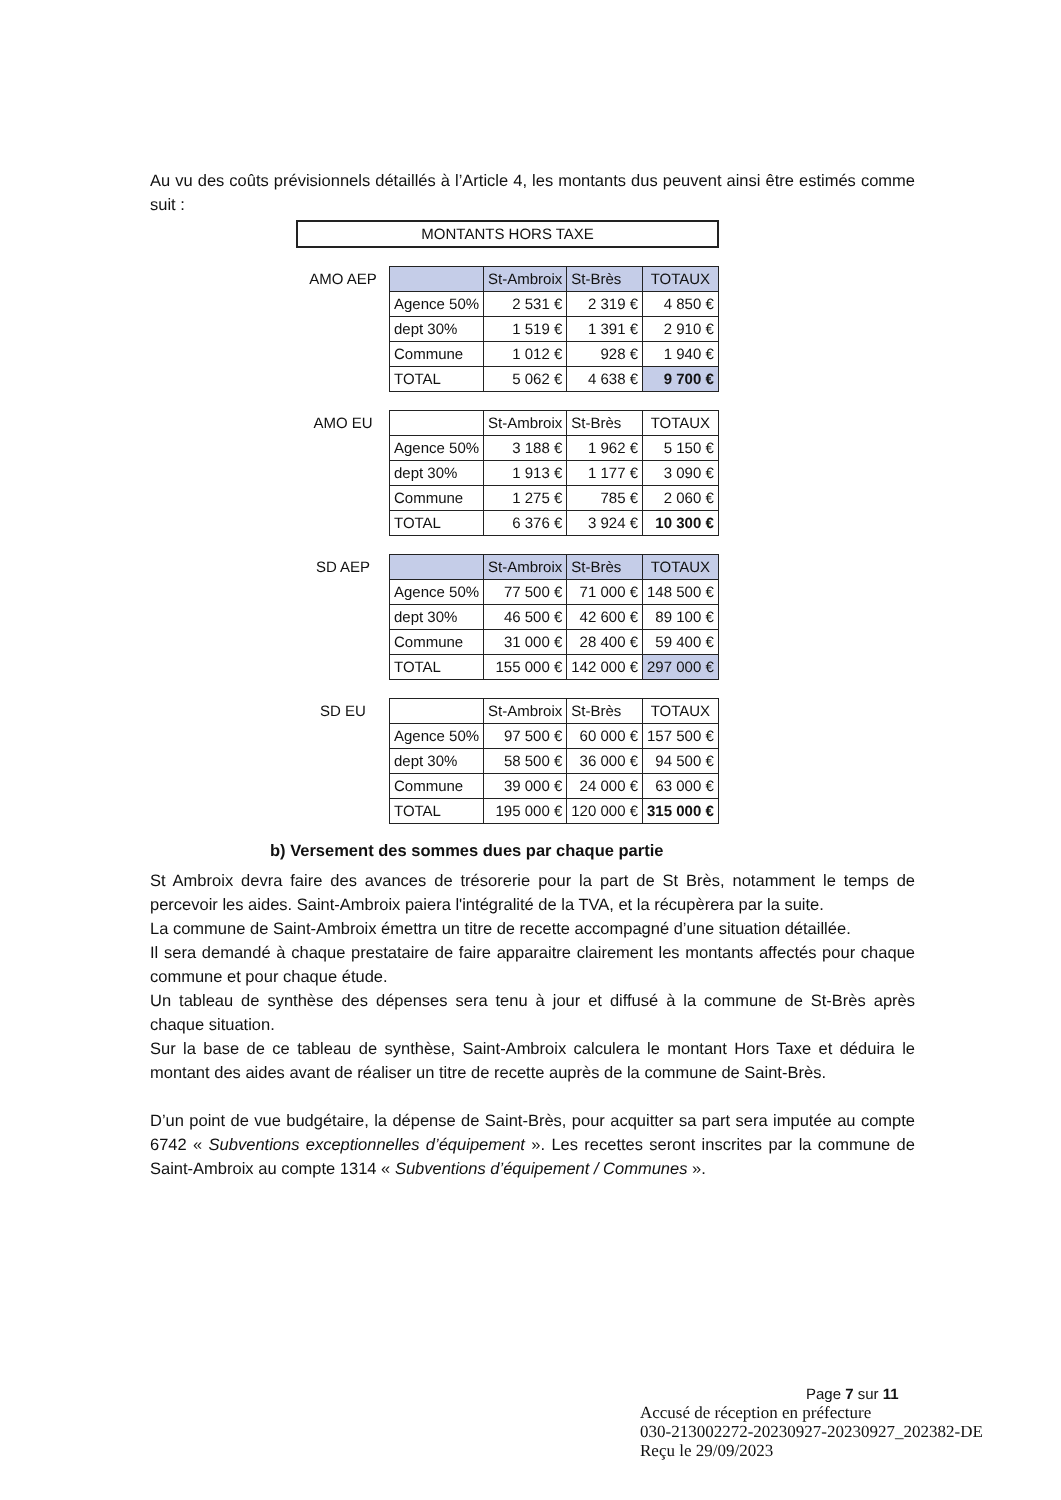Au vu des coûts prévisionnels détaillés à l’Article 4, les montants dus peuvent ainsi être estimés comme suit :
| MONTANTS HORS TAXE | | | | |
| AMO AEP | | St-Ambroix | St-Brès | TOTAUX |
| | Agence 50% | 2 531 € | 2 319 € | 4 850 € |
| | dept 30% | 1 519 € | 1 391 € | 2 910 € |
| | Commune | 1 012 € | 928 € | 1 940 € |
| | TOTAL | 5 062 € | 4 638 € | 9 700 € |
| AMO EU | | St-Ambroix | St-Brès | TOTAUX |
| | Agence 50% | 3 188 € | 1 962 € | 5 150 € |
| | dept 30% | 1 913 € | 1 177 € | 3 090 € |
| | Commune | 1 275 € | 785 € | 2 060 € |
| | TOTAL | 6 376 € | 3 924 € | 10 300 € |
| SD AEP | | St-Ambroix | St-Brès | TOTAUX |
| | Agence 50% | 77 500 € | 71 000 € | 148 500 € |
| | dept 30% | 46 500 € | 42 600 € | 89 100 € |
| | Commune | 31 000 € | 28 400 € | 59 400 € |
| | TOTAL | 155 000 € | 142 000 € | 297 000 € |
| SD EU | | St-Ambroix | St-Brès | TOTAUX |
| | Agence 50% | 97 500 € | 60 000 € | 157 500 € |
| | dept 30% | 58 500 € | 36 000 € | 94 500 € |
| | Commune | 39 000 € | 24 000 € | 63 000 € |
| | TOTAL | 195 000 € | 120 000 € | 315 000 € |
b) Versement des sommes dues par chaque partie
St Ambroix devra faire des avances de trésorerie pour la part de St Brès, notamment le temps de percevoir les aides. Saint-Ambroix paiera l'intégralité de la TVA, et la récupèrera par la suite.
La commune de Saint-Ambroix émettra un titre de recette accompagné d’une situation détaillée.
Il sera demandé à chaque prestataire de faire apparaitre clairement les montants affectés pour chaque commune et pour chaque étude.
Un tableau de synthèse des dépenses sera tenu à jour et diffusé à la commune de St-Brès après chaque situation.
Sur la base de ce tableau de synthèse, Saint-Ambroix calculera le montant Hors Taxe et déduira le montant des aides avant de réaliser un titre de recette auprès de la commune de Saint-Brès.
D’un point de vue budgétaire, la dépense de Saint-Brès, pour acquitter sa part sera imputée au compte 6742 « Subventions exceptionnelles d’équipement ». Les recettes seront inscrites par la commune de Saint-Ambroix au compte 1314 « Subventions d’équipement / Communes ».
Page 7 sur 11
Accusé de réception en préfecture
030-213002272-20230927-20230927_202382-DE
Reçu le 29/09/2023